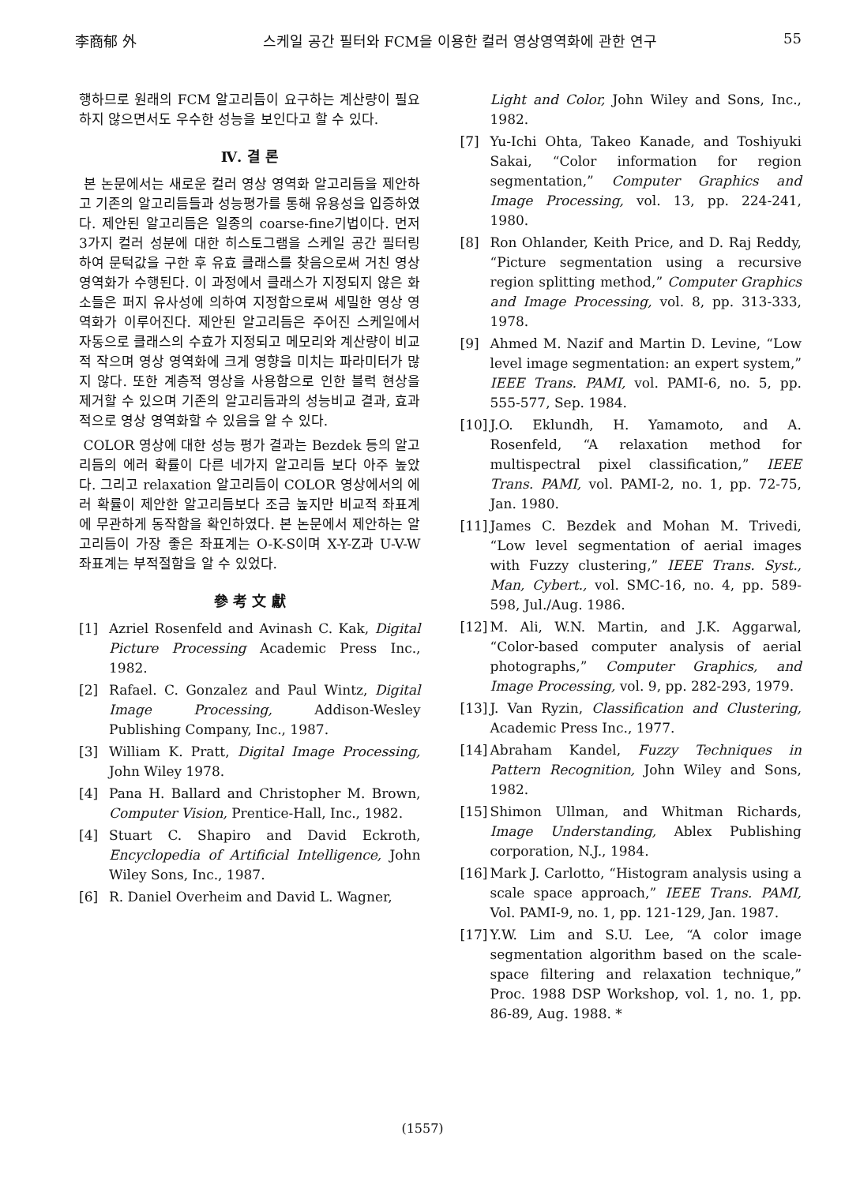李商郁 外 스케일 공간 필터와 FCM을 이용한 컬러 영상영역화에 관한 연구 55
행하므로 원래의 FCM 알고리듬이 요구하는 계산량이 필요하지 않으면서도 우수한 성능을 보인다고 할 수 있다.
Ⅳ. 결 론
본 논문에서는 새로운 컬러 영상 영역화 알고리듬을 제안하고 기존의 알고리듬들과 성능평가를 통해 유용성을 입증하였다. 제안된 알고리듬은 일종의 coarse-fine기법이다. 먼저 3가지 컬러 성분에 대한 히스토그램을 스케일 공간 필터링하여 문턱값을 구한 후 유효 클래스를 찾음으로써 거친 영상 영역화가 수행된다. 이 과정에서 클래스가 지정되지 않은 화소들은 퍼지 유사성에 의하여 지정함으로써 세밀한 영상 영역화가 이루어진다. 제안된 알고리듬은 주어진 스케일에서 자동으로 클래스의 수효가 지정되고 메모리와 계산량이 비교적 작으며 영상 영역화에 크게 영향을 미치는 파라미터가 많지 않다. 또한 계층적 영상을 사용함으로 인한 블럭 현상을 제거할 수 있으며 기존의 알고리듬과의 성능비교 결과, 효과적으로 영상 영역화할 수 있음을 알 수 있다.
COLOR 영상에 대한 성능 평가 결과는 Bezdek 등의 알고리듬의 에러 확률이 다른 네가지 알고리듬 보다 아주 높았다. 그리고 relaxation 알고리듬이 COLOR 영상에서의 에러 확률이 제안한 알고리듬보다 조금 높지만 비교적 좌표계에 무관하게 동작함을 확인하였다. 본 논문에서 제안하는 알고리듬이 가장 좋은 좌표계는 O-K-S이며 X-Y-Z과 U-V-W 좌표계는 부적절함을 알 수 있었다.
參 考 文 獻
[1] Azriel Rosenfeld and Avinash C. Kak, Digital Picture Processing Academic Press Inc., 1982.
[2] Rafael. C. Gonzalez and Paul Wintz, Digital Image Processing, Addison-Wesley Publishing Company, Inc., 1987.
[3] William K. Pratt, Digital Image Processing, John Wiley 1978.
[4] Pana H. Ballard and Christopher M. Brown, Computer Vision, Prentice-Hall, Inc., 1982.
[4] Stuart C. Shapiro and David Eckroth, Encyclopedia of Artificial Intelligence, John Wiley Sons, Inc., 1987.
[6] R. Daniel Overheim and David L. Wagner,
Light and Color, John Wiley and Sons, Inc., 1982.
[7] Yu-Ichi Ohta, Takeo Kanade, and Toshiyuki Sakai, “Color information for region segmentation,” Computer Graphics and Image Processing, vol. 13, pp. 224-241, 1980.
[8] Ron Ohlander, Keith Price, and D. Raj Reddy, “Picture segmentation using a recursive region splitting method,” Computer Graphics and Image Processing, vol. 8, pp. 313-333, 1978.
[9] Ahmed M. Nazif and Martin D. Levine, “Low level image segmentation: an expert system,” IEEE Trans. PAMI, vol. PAMI-6, no. 5, pp. 555-577, Sep. 1984.
[10]
J.O. Eklundh, H. Yamamoto, and A. Rosenfeld, “A relaxation method for multispectral pixel classification,” IEEE Trans. PAMI, vol. PAMI-2, no. 1, pp. 72-75, Jan. 1980.
[11]
James C. Bezdek and Mohan M. Trivedi, “Low level segmentation of aerial images with Fuzzy clustering,” IEEE Trans. Syst., Man, Cybert., vol. SMC-16, no. 4, pp. 589-598, Jul./Aug. 1986.
[12]
M. Ali, W.N. Martin, and J.K. Aggarwal, “Color-based computer analysis of aerial photographs,” Computer Graphics, and Image Processing, vol. 9, pp. 282-293, 1979.
[13]
J. Van Ryzin, Classification and Clustering, Academic Press Inc., 1977.
[14]
Abraham Kandel, Fuzzy Techniques in Pattern Recognition, John Wiley and Sons, 1982.
[15]
Shimon Ullman, and Whitman Richards, Image Understanding, Ablex Publishing corporation, N.J., 1984.
[16]
Mark J. Carlotto, “Histogram analysis using a scale space approach,” IEEE Trans. PAMI, Vol. PAMI-9, no. 1, pp. 121-129, Jan. 1987.
[17]
Y.W. Lim and S.U. Lee, “A color image segmentation algorithm based on the scale-space filtering and relaxation technique,” Proc. 1988 DSP Workshop, vol. 1, no. 1, pp. 86-89, Aug. 1988. *
(1557)